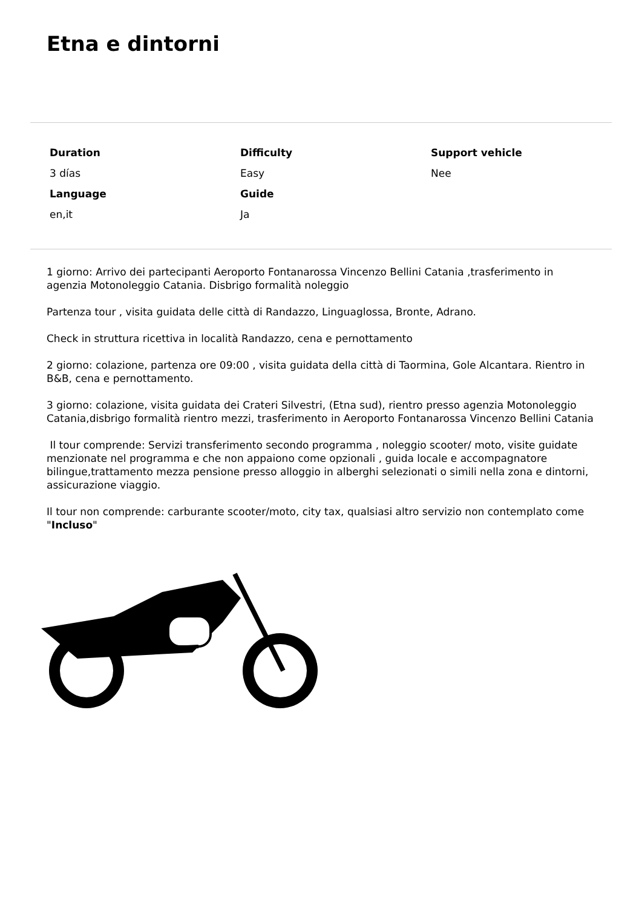Etna e dintorni
| Duration | Difficulty | Support vehicle |
| --- | --- | --- |
| 3 días | Easy | Nee |
| Language | Guide | |
| en,it | Ja | |
1 giorno: Arrivo dei partecipanti Aeroporto Fontanarossa Vincenzo Bellini Catania ,trasferimento in agenzia Motonoleggio Catania. Disbrigo formalità noleggio
Partenza tour , visita guidata delle città di Randazzo, Linguaglossa, Bronte, Adrano.
Check in struttura ricettiva in località Randazzo, cena e pernottamento
2 giorno: colazione, partenza ore 09:00 , visita guidata della città di Taormina, Gole Alcantara. Rientro in B&B, cena e pernottamento.
3 giorno: colazione, visita guidata dei Crateri Silvestri, (Etna sud), rientro presso agenzia Motonoleggio Catania,disbrigo formalità rientro mezzi, trasferimento in Aeroporto Fontanarossa Vincenzo Bellini Catania
Il tour comprende: Servizi transferimento secondo programma , noleggio scooter/ moto, visite guidate menzionate nel programma e che non appaiono come opzionali , guida locale e accompagnatore bilingue,trattamento mezza pensione presso alloggio in alberghi selezionati o simili nella zona e dintorni, assicurazione viaggio.
Il tour non comprende: carburante scooter/moto, city tax, qualsiasi altro servizio non contemplato come "Incluso"